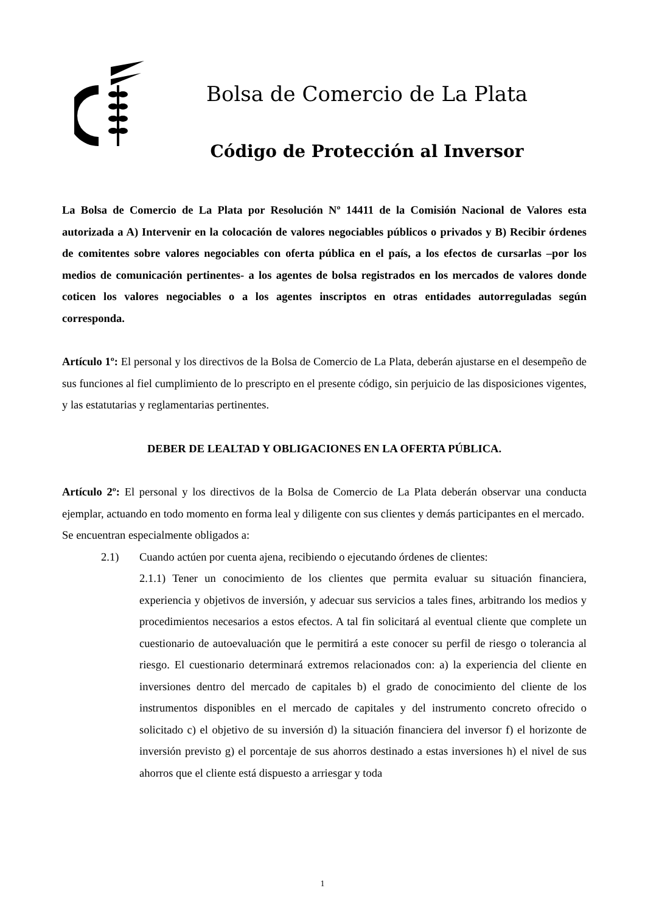Bolsa de Comercio de La Plata
Código de Protección al Inversor
La Bolsa de Comercio de La Plata por Resolución Nº 14411 de la Comisión Nacional de Valores esta autorizada a A) Intervenir en la colocación de valores negociables públicos o privados y B) Recibir órdenes de comitentes sobre valores negociables con oferta pública en el país, a los efectos de cursarlas –por los medios de comunicación pertinentes- a los agentes de bolsa registrados en los mercados de valores donde coticen los valores negociables o a los agentes inscriptos en otras entidades autorreguladas según corresponda.
Artículo 1º: El personal y los directivos de la Bolsa de Comercio de La Plata, deberán ajustarse en el desempeño de sus funciones al fiel cumplimiento de lo prescripto en el presente código, sin perjuicio de las disposiciones vigentes, y las estatutarias y reglamentarias pertinentes.
DEBER DE LEALTAD Y OBLIGACIONES EN LA OFERTA PÚBLICA.
Artículo 2º: El personal y los directivos de la Bolsa de Comercio de La Plata deberán observar una conducta ejemplar, actuando en todo momento en forma leal y diligente con sus clientes y demás participantes en el mercado.
Se encuentran especialmente obligados a:
2.1) Cuando actúen por cuenta ajena, recibiendo o ejecutando órdenes de clientes:
2.1.1) Tener un conocimiento de los clientes que permita evaluar su situación financiera, experiencia y objetivos de inversión, y adecuar sus servicios a tales fines, arbitrando los medios y procedimientos necesarios a estos efectos. A tal fin solicitará al eventual cliente que complete un cuestionario de autoevaluación que le permitirá a este conocer su perfil de riesgo o tolerancia al riesgo. El cuestionario determinará extremos relacionados con: a) la experiencia del cliente en inversiones dentro del mercado de capitales b) el grado de conocimiento del cliente de los instrumentos disponibles en el mercado de capitales y del instrumento concreto ofrecido o solicitado c) el objetivo de su inversión d) la situación financiera del inversor f) el horizonte de inversión previsto g) el porcentaje de sus ahorros destinado a estas inversiones h) el nivel de sus ahorros que el cliente está dispuesto a arriesgar y toda
1